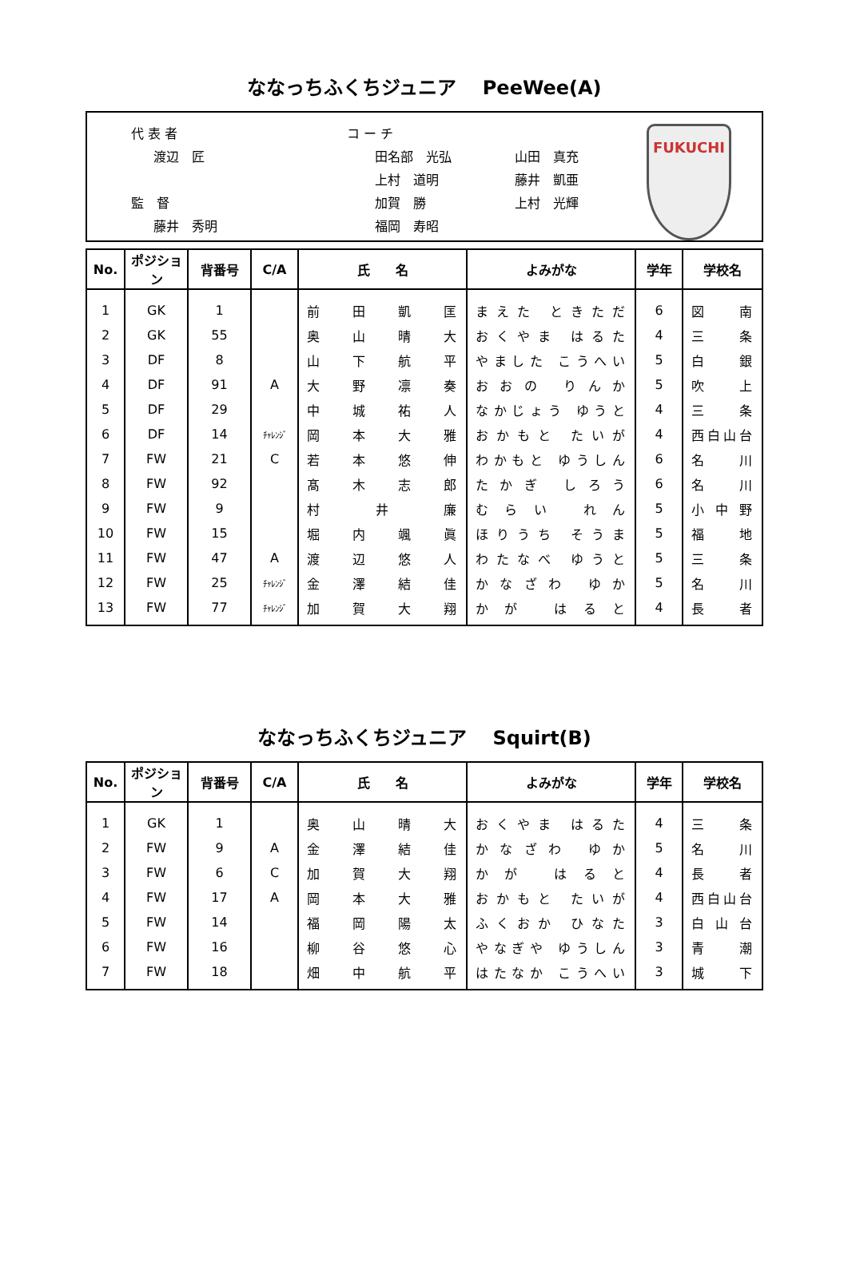ななっちふくちジュニア　 PeeWee(A)
代 表 者
渡辺　匠
監　督
藤井　秀明
コ ー チ
田名部　光弘
上村　道明
加賀　勝
福岡　寿昭
山田　真充
藤井　凱亜
上村　光輝
FUKUCHI
| No. | ポジション | 背番号 | C/A | 氏 名 | よみがな | 学年 | 学校名 |
| --- | --- | --- | --- | --- | --- | --- | --- |
| 1 | GK | 1 | | 前 田 凱 匡 | まえた ときただ | 6 | 図 南 |
| 2 | GK | 55 | | 奥 山 晴 大 | おくやま はるた | 4 | 三 条 |
| 3 | DF | 8 | | 山 下 航 平 | やました こうへい | 5 | 白 銀 |
| 4 | DF | 91 | A | 大 野 凛 奏 | おおの りんか | 5 | 吹 上 |
| 5 | DF | 29 | | 中 城 祐 人 | なかじょう ゆうと | 4 | 三 条 |
| 6 | DF | 14 | ﾁｬﾚﾝｼﾞ | 岡 本 大 雅 | おかもと たいが | 4 | 西白山台 |
| 7 | FW | 21 | C | 若 本 悠 伸 | わかもと ゆうしん | 6 | 名 川 |
| 8 | FW | 92 | | 髙 木 志 郎 | たかぎ しろう | 6 | 名 川 |
| 9 | FW | 9 | | 村 井 廉 | むらい れん | 5 | 小 中 野 |
| 10 | FW | 15 | | 堀 内 颯 眞 | ほりうち そうま | 5 | 福 地 |
| 11 | FW | 47 | A | 渡 辺 悠 人 | わたなべ ゆうと | 5 | 三 条 |
| 12 | FW | 25 | ﾁｬﾚﾝｼﾞ | 金 澤 結 佳 | かなざわ ゆか | 5 | 名 川 |
| 13 | FW | 77 | ﾁｬﾚﾝｼﾞ | 加 賀 大 翔 | かが はると | 4 | 長 者 |
ななっちふくちジュニア　 Squirt(B)
| No. | ポジション | 背番号 | C/A | 氏 名 | よみがな | 学年 | 学校名 |
| --- | --- | --- | --- | --- | --- | --- | --- |
| 1 | GK | 1 | | 奥 山 晴 大 | おくやま はるた | 4 | 三 条 |
| 2 | FW | 9 | A | 金 澤 結 佳 | かなざわ ゆか | 5 | 名 川 |
| 3 | FW | 6 | C | 加 賀 大 翔 | かが はると | 4 | 長 者 |
| 4 | FW | 17 | A | 岡 本 大 雅 | おかもと たいが | 4 | 西白山台 |
| 5 | FW | 14 | | 福 岡 陽 太 | ふくおか ひなた | 3 | 白 山 台 |
| 6 | FW | 16 | | 柳 谷 悠 心 | やなぎや ゆうしん | 3 | 青 潮 |
| 7 | FW | 18 | | 畑 中 航 平 | はたなか こうへい | 3 | 城 下 |